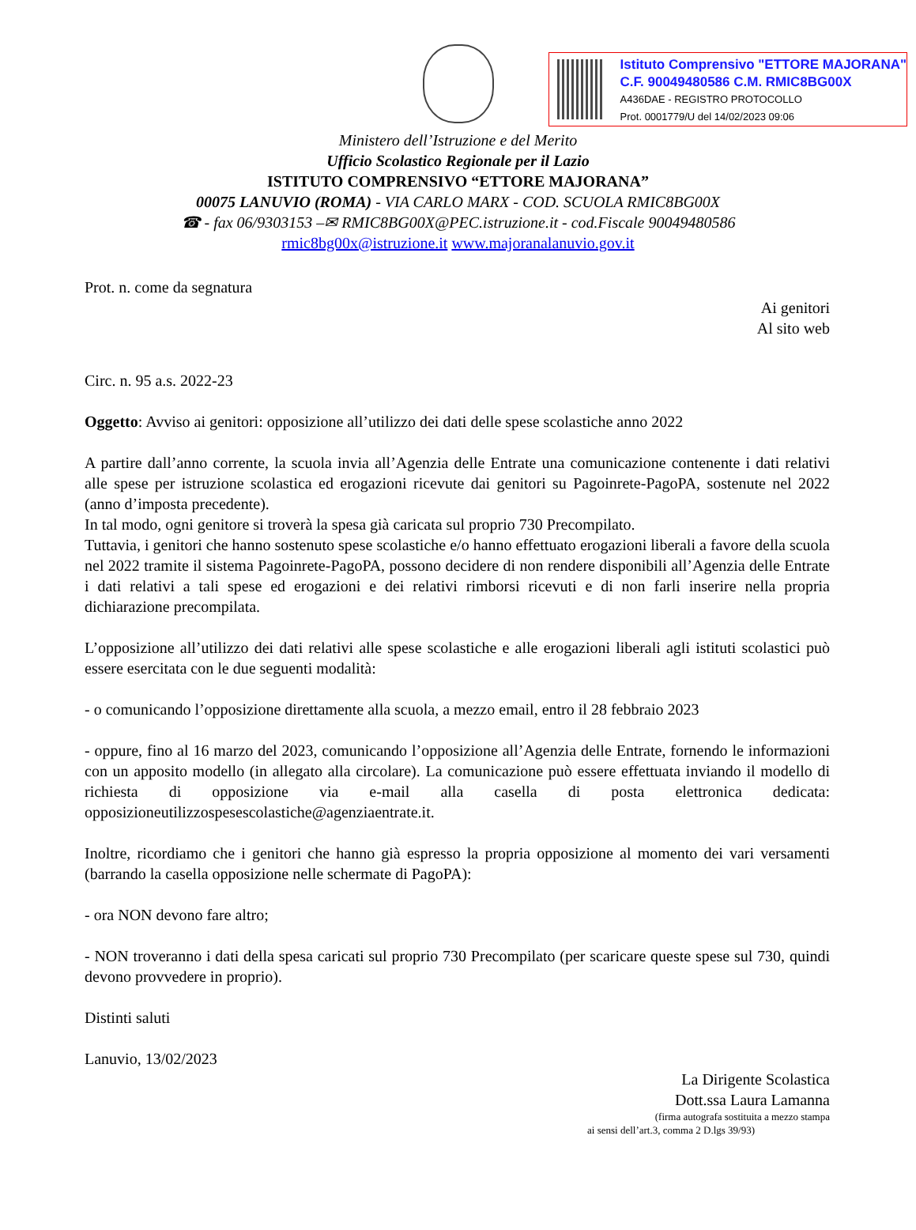Istituto Comprensivo "ETTORE MAJORANA"
C.F. 90049480586 C.M. RMIC8BG00X
A436DAE - REGISTRO PROTOCOLLO
Prot. 0001779/U del 14/02/2023 09:06
Ministero dell’Istruzione e del Merito
Ufficio Scolastico Regionale per il Lazio
ISTITUTO COMPRENSIVO “ETTORE MAJORANA”
00075 LANUVIO (ROMA) - VIA CARLO MARX - COD. SCUOLA RMIC8BG00X
☎ - fax 06/9303153 –✉ RMIC8BG00X@PEC.istruzione.it - cod.Fiscale 90049480586
rmic8bg00x@istruzione.it www.majoranalanuvio.gov.it
Prot. n. come da segnatura
Ai genitori
Al sito web
Circ. n. 95 a.s. 2022-23
Oggetto: Avviso ai genitori: opposizione all’utilizzo dei dati delle spese scolastiche anno 2022
A partire dall’anno corrente, la scuola invia all’Agenzia delle Entrate una comunicazione contenente i dati relativi alle spese per istruzione scolastica ed erogazioni ricevute dai genitori su Pagoinrete-PagoPA, sostenute nel 2022 (anno d’imposta precedente).
In tal modo, ogni genitore si troverà la spesa già caricata sul proprio 730 Precompilato.
Tuttavia, i genitori che hanno sostenuto spese scolastiche e/o hanno effettuato erogazioni liberali a favore della scuola nel 2022 tramite il sistema Pagoinrete-PagoPA, possono decidere di non rendere disponibili all’Agenzia delle Entrate i dati relativi a tali spese ed erogazioni e dei relativi rimborsi ricevuti e di non farli inserire nella propria dichiarazione precompilata.
L’opposizione all’utilizzo dei dati relativi alle spese scolastiche e alle erogazioni liberali agli istituti scolastici può essere esercitata con le due seguenti modalità:
- o comunicando l’opposizione direttamente alla scuola, a mezzo email, entro il 28 febbraio 2023
- oppure, fino al 16 marzo del 2023, comunicando l’opposizione all’Agenzia delle Entrate, fornendo le informazioni con un apposito modello (in allegato alla circolare). La comunicazione può essere effettuata inviando il modello di richiesta di opposizione via e-mail alla casella di posta elettronica dedicata: opposizioneutilizzospesescolastiche@agenziaentrate.it.
Inoltre, ricordiamo che i genitori che hanno già espresso la propria opposizione al momento dei vari versamenti (barrando la casella opposizione nelle schermate di PagoPA):
- ora NON devono fare altro;
- NON troveranno i dati della spesa caricati sul proprio 730 Precompilato (per scaricare queste spese sul 730, quindi devono provvedere in proprio).
Distinti saluti
Lanuvio, 13/02/2023
La Dirigente Scolastica
Dott.ssa Laura Lamanna
(firma autografa sostituita a mezzo stampa
ai sensi dell’art.3, comma 2 D.lgs 39/93)